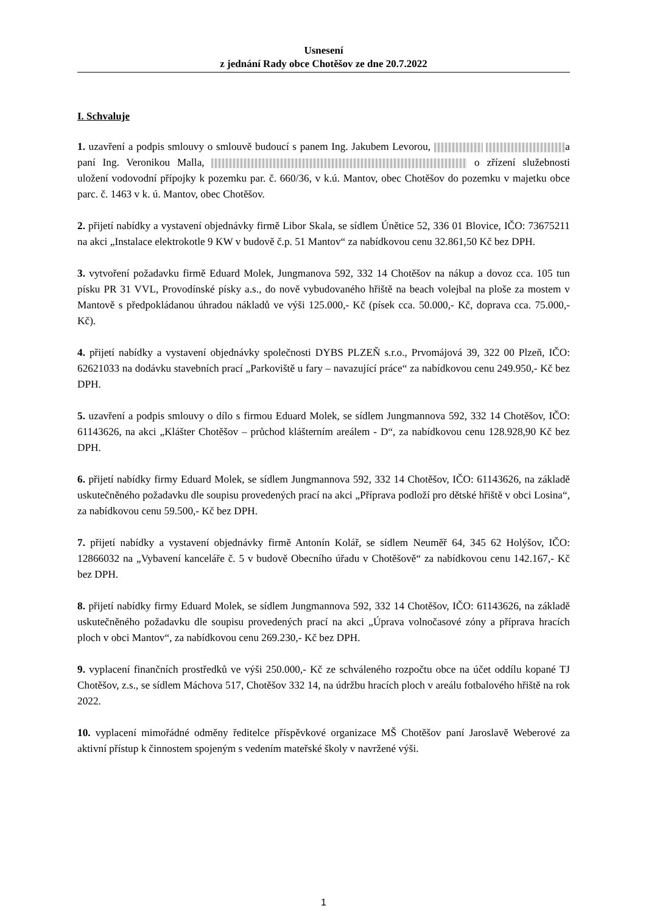Usnesení
z jednání Rady obce Chotěšov ze dne 20.7.2022
I. Schvaluje
1. uzavření a podpis smlouvy o smlouvě budoucí s panem Ing. Jakubem Levorou, a paní Ing. Veronikou Malla, o zřízení služebnosti uložení vodovodní přípojky k pozemku par. č. 660/36, v k.ú. Mantov, obec Chotěšov do pozemku v majetku obce parc. č. 1463 v k. ú. Mantov, obec Chotěšov.
2. přijetí nabídky a vystavení objednávky firmě Libor Skala, se sídlem Únětice 52, 336 01 Blovice, IČO: 73675211 na akci „Instalace elektrokotle 9 KW v budově č.p. 51 Mantov“ za nabídkovou cenu 32.861,50 Kč bez DPH.
3. vytvoření požadavku firmě Eduard Molek, Jungmanova 592, 332 14 Chotěšov na nákup a dovoz cca. 105 tun písku PR 31 VVL, Provodínské písky a.s., do nově vybudovaného hřiště na beach volejbal na ploše za mostem v Mantově s předpokládanou úhradou nákladů ve výši 125.000,- Kč (písek cca. 50.000,- Kč, doprava cca. 75.000,- Kč).
4. přijetí nabídky a vystavení objednávky společnosti DYBS PLZEŇ s.r.o., Prvomájová 39, 322 00 Plzeň, IČO: 62621033 na dodávku stavebních prací „Parkoviště u fary – navazující práce“ za nabídkovou cenu 249.950,- Kč bez DPH.
5. uzavření a podpis smlouvy o dílo s firmou Eduard Molek, se sídlem Jungmannova 592, 332 14 Chotěšov, IČO: 61143626, na akci „Klášter Chotěšov – průchod klášterním areálem - D“, za nabídkovou cenu 128.928,90 Kč bez DPH.
6. přijetí nabídky firmy Eduard Molek, se sídlem Jungmannova 592, 332 14 Chotěšov, IČO: 61143626, na základě uskutečněného požadavku dle soupisu provedených prací na akci „Příprava podloží pro dětské hřiště v obci Losina“, za nabídkovou cenu 59.500,- Kč bez DPH.
7. přijetí nabídky a vystavení objednávky firmě Antonín Kolář, se sídlem Neuměř 64, 345 62 Holýšov, IČO: 12866032 na „Vybavení kanceláře č. 5 v budově Obecního úřadu v Chotěšově“ za nabídkovou cenu 142.167,- Kč bez DPH.
8. přijetí nabídky firmy Eduard Molek, se sídlem Jungmannova 592, 332 14 Chotěšov, IČO: 61143626, na základě uskutečněného požadavku dle soupisu provedených prací na akci „Úprava volnočasové zóny a příprava hracích ploch v obci Mantov“, za nabídkovou cenu 269.230,- Kč bez DPH.
9. vyplacení finančních prostředků ve výši 250.000,- Kč ze schváleného rozpočtu obce na účet oddílu kopané TJ Chotěšov, z.s., se sídlem Máchova 517, Chotěšov 332 14, na údržbu hracích ploch v areálu fotbalového hřiště na rok 2022.
10. vyplacení mimořádné odměny ředitelce příspěvkové organizace MŠ Chotěšov paní Jaroslavě Weberové za aktivní přístup k činnostem spojeným s vedením mateřské školy v navržené výši.
1